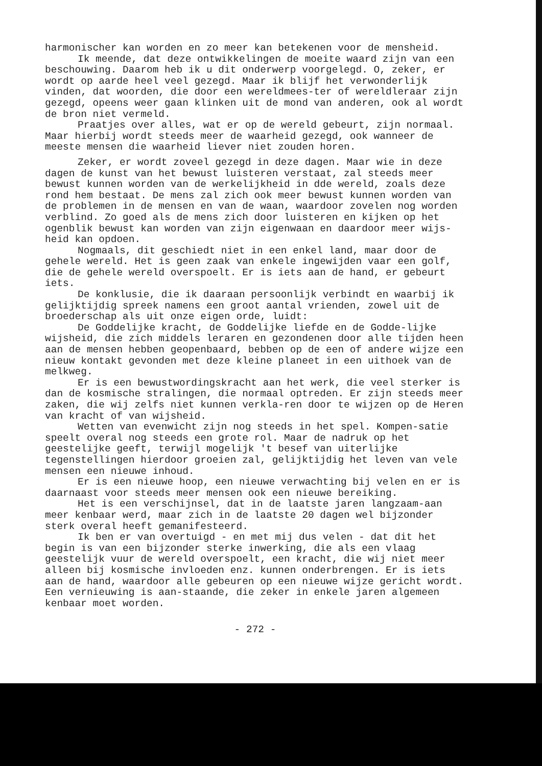harmonischer kan worden en zo meer kan betekenen voor de mensheid.
Ik meende, dat deze ontwikkelingen de moeite waard zijn van een beschouwing. Daarom heb ik u dit onderwerp voorgelegd. O, zeker, er wordt op aarde heel veel gezegd. Maar ik blijf het verwonderlijk vinden, dat woorden, die door een wereldmees-ter of wereldleraar zijn gezegd, opeens weer gaan klinken uit de mond van anderen, ook al wordt de bron niet vermeld.
Praatjes over alles, wat er op de wereld gebeurt, zijn normaal. Maar hierbij wordt steeds meer de waarheid gezegd, ook wanneer de meeste mensen die waarheid liever niet zouden horen.
Zeker, er wordt zoveel gezegd in deze dagen. Maar wie in deze dagen de kunst van het bewust luisteren verstaat, zal steeds meer bewust kunnen worden van de werkelijkheid in dde wereld, zoals deze rond hem bestaat. De mens zal zich ook meer bewust kunnen worden van de problemen in de mensen en van de waan, waardoor zovelen nog worden verblind. Zo goed als de mens zich door luisteren en kijken op het ogenblik bewust kan worden van zijn eigenwaan en daardoor meer wijs-heid kan opdoen.
Nogmaals, dit geschiedt niet in een enkel land, maar door de gehele wereld. Het is geen zaak van enkele ingewijden vaar een golf, die de gehele wereld overspoelt. Er is iets aan de hand, er gebeurt iets.
De konklusie, die ik daaraan persoonlijk verbindt en waarbij ik gelijktijdig spreek namens een groot aantal vrienden, zowel uit de broederschap als uit onze eigen orde, luidt:
De Goddelijke kracht, de Goddelijke liefde en de Godde-lijke wijsheid, die zich middels leraren en gezondenen door alle tijden heen aan de mensen hebben geopenbaard, bebben op de een of andere wijze een nieuw kontakt gevonden met deze kleine planeet in een uithoek van de melkweg.
Er is een bewustwordingskracht aan het werk, die veel sterker is dan de kosmische stralingen, die normaal optreden. Er zijn steeds meer zaken, die wij zelfs niet kunnen verkla-ren door te wijzen op de Heren van kracht of van wijsheid.
Wetten van evenwicht zijn nog steeds in het spel. Kompen-satie speelt overal nog steeds een grote rol. Maar de nadruk op het geestelijke geeft, terwijl mogelijk 't besef van uiterlijke tegenstellingen hierdoor groeien zal, gelijktijdig het leven van vele mensen een nieuwe inhoud.
Er is een nieuwe hoop, een nieuwe verwachting bij velen en er is daarnaast voor steeds meer mensen ook een nieuwe bereiking.
Het is een verschijnsel, dat in de laatste jaren langzaam-aan meer kenbaar werd, maar zich in de laatste 20 dagen wel bijzonder sterk overal heeft gemanifesteerd.
Ik ben er van overtuigd - en met mij dus velen - dat dit het begin is van een bijzonder sterke inwerking, die als een vlaag geestelijk vuur de wereld overspoelt, een kracht, die wij niet meer alleen bij kosmische invloeden enz. kunnen onderbrengen. Er is iets aan de hand, waardoor alle gebeuren op een nieuwe wijze gericht wordt. Een vernieuwing is aan-staande, die zeker in enkele jaren algemeen kenbaar moet worden.
- 272 -